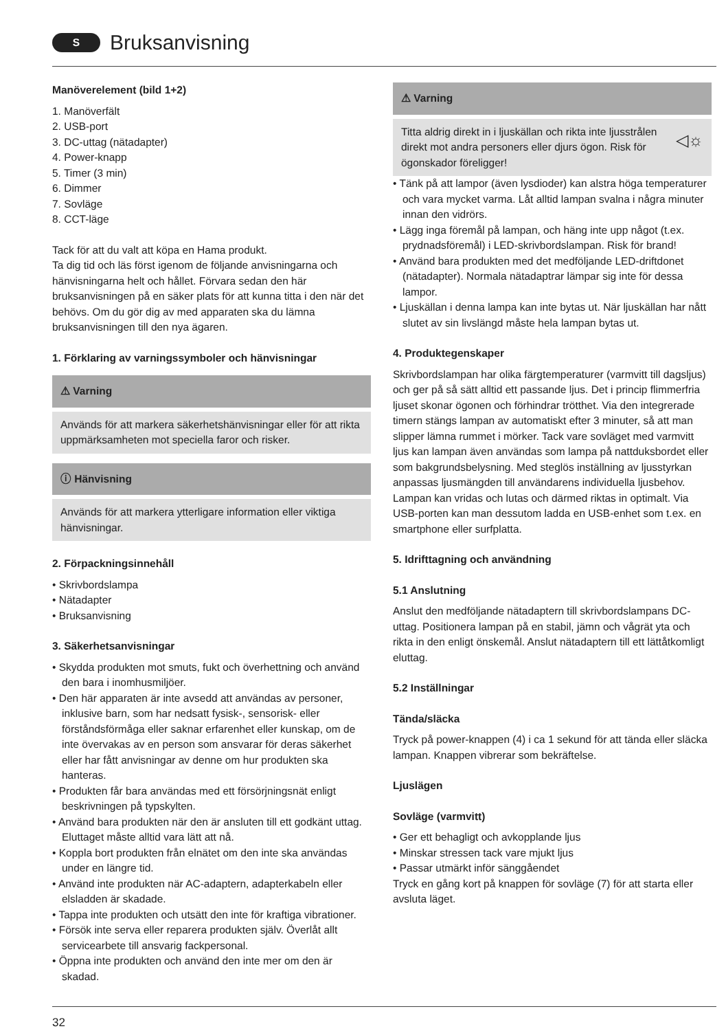S Bruksanvisning
Manöverelement (bild 1+2)
1. Manöverfält
2. USB-port
3. DC-uttag (nätadapter)
4. Power-knapp
5. Timer (3 min)
6. Dimmer
7. Sovläge
8. CCT-läge
Tack för att du valt att köpa en Hama produkt.
Ta dig tid och läs först igenom de följande anvisningarna och hänvisningarna helt och hållet. Förvara sedan den här bruksanvisningen på en säker plats för att kunna titta i den när det behövs. Om du gör dig av med apparaten ska du lämna bruksanvisningen till den nya ägaren.
1. Förklaring av varningssymboler och hänvisningar
⚠ Varning
Används för att markera säkerhetshänvisningar eller för att rikta uppmärksamheten mot speciella faror och risker.
ⓘ Hänvisning
Används för att markera ytterligare information eller viktiga hänvisningar.
2. Förpackningsinnehåll
• Skrivbordslampa
• Nätadapter
• Bruksanvisning
3. Säkerhetsanvisningar
• Skydda produkten mot smuts, fukt och överhettning och använd den bara i inomhusmiljöer.
• Den här apparaten är inte avsedd att användas av personer, inklusive barn, som har nedsatt fysisk-, sensorisk- eller förståndsförmåga eller saknar erfarenhet eller kunskap, om de inte övervakas av en person som ansvarar för deras säkerhet eller har fått anvisningar av denne om hur produkten ska hanteras.
• Produkten får bara användas med ett försörjningsnät enligt beskrivningen på typskylten.
• Använd bara produkten när den är ansluten till ett godkänt uttag. Eluttaget måste alltid vara lätt att nå.
• Koppla bort produkten från elnätet om den inte ska användas under en längre tid.
• Använd inte produkten när AC-adaptern, adapterkabeln eller elsladden är skadade.
• Tappa inte produkten och utsätt den inte för kraftiga vibrationer.
• Försök inte serva eller reparera produkten själv. Överlåt allt servicearbete till ansvarig fackpersonal.
• Öppna inte produkten och använd den inte mer om den är skadad.
⚠ Varning
Titta aldrig direkt in i ljuskällan och rikta inte ljusstrålen direkt mot andra personers eller djurs ögon. Risk för ögonskador föreligger! ◁☼
• Tänk på att lampor (även lysdioder) kan alstra höga temperaturer och vara mycket varma. Låt alltid lampan svalna i några minuter innan den vidrörs.
• Lägg inga föremål på lampan, och häng inte upp något (t.ex. prydnadsföremål) i LED-skrivbordslampan. Risk för brand!
• Använd bara produkten med det medföljande LED-driftdonet (nätadapter). Normala nätadaptrar lämpar sig inte för dessa lampor.
• Ljuskällan i denna lampa kan inte bytas ut. När ljuskällan har nått slutet av sin livslängd måste hela lampan bytas ut.
4. Produktegenskaper
Skrivbordslampan har olika färgtemperaturer (varmvitt till dagsljus) och ger på så sätt alltid ett passande ljus. Det i princip flimmerfria ljuset skonar ögonen och förhindrar trötthet. Via den integrerade timern stängs lampan av automatiskt efter 3 minuter, så att man slipper lämna rummet i mörker. Tack vare sovläget med varmvitt ljus kan lampan även användas som lampa på nattduksbordet eller som bakgrundsbelysning. Med steglös inställning av ljusstyrkan anpassas ljusmängden till användarens individuella ljusbehov. Lampan kan vridas och lutas och därmed riktas in optimalt. Via USB-porten kan man dessutom ladda en USB-enhet som t.ex. en smartphone eller surfplatta.
5. Idrifttagning och användning
5.1 Anslutning
Anslut den medföljande nätadaptern till skrivbordslampans DC-uttag. Positionera lampan på en stabil, jämn och vågrät yta och rikta in den enligt önskemål. Anslut nätadaptern till ett lättåtkomligt eluttag.
5.2 Inställningar
Tända/släcka
Tryck på power-knappen (4) i ca 1 sekund för att tända eller släcka lampan. Knappen vibrerar som bekräftelse.
Ljuslägen
Sovläge (varmvitt)
• Ger ett behagligt och avkopplande ljus
• Minskar stressen tack vare mjukt ljus
• Passar utmärkt inför sänggåendet
Tryck en gång kort på knappen för sovläge (7) för att starta eller avsluta läget.
32